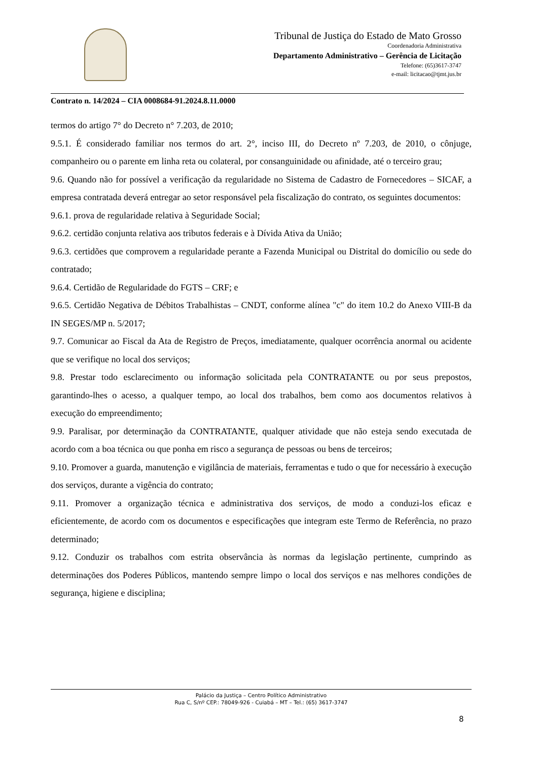Tribunal de Justiça do Estado de Mato Grosso
Coordenadoria Administrativa
Departamento Administrativo – Gerência de Licitação
Telefone: (65)3617-3747
e-mail: licitacao@tjmt.jus.br
Contrato n. 14/2024 – CIA 0008684-91.2024.8.11.0000
termos do artigo 7° do Decreto n° 7.203, de 2010;
9.5.1. É considerado familiar nos termos do art. 2°, inciso III, do Decreto nº 7.203, de 2010, o cônjuge, companheiro ou o parente em linha reta ou colateral, por consanguinidade ou afinidade, até o terceiro grau;
9.6. Quando não for possível a verificação da regularidade no Sistema de Cadastro de Fornecedores – SICAF, a empresa contratada deverá entregar ao setor responsável pela fiscalização do contrato, os seguintes documentos:
9.6.1. prova de regularidade relativa à Seguridade Social;
9.6.2. certidão conjunta relativa aos tributos federais e à Dívida Ativa da União;
9.6.3. certidões que comprovem a regularidade perante a Fazenda Municipal ou Distrital do domicílio ou sede do contratado;
9.6.4. Certidão de Regularidade do FGTS – CRF; e
9.6.5. Certidão Negativa de Débitos Trabalhistas – CNDT, conforme alínea "c" do item 10.2 do Anexo VIII-B da IN SEGES/MP n. 5/2017;
9.7. Comunicar ao Fiscal da Ata de Registro de Preços, imediatamente, qualquer ocorrência anormal ou acidente que se verifique no local dos serviços;
9.8. Prestar todo esclarecimento ou informação solicitada pela CONTRATANTE ou por seus prepostos, garantindo-lhes o acesso, a qualquer tempo, ao local dos trabalhos, bem como aos documentos relativos à execução do empreendimento;
9.9. Paralisar, por determinação da CONTRATANTE, qualquer atividade que não esteja sendo executada de acordo com a boa técnica ou que ponha em risco a segurança de pessoas ou bens de terceiros;
9.10. Promover a guarda, manutenção e vigilância de materiais, ferramentas e tudo o que for necessário à execução dos serviços, durante a vigência do contrato;
9.11. Promover a organização técnica e administrativa dos serviços, de modo a conduzi-los eficaz e eficientemente, de acordo com os documentos e especificações que integram este Termo de Referência, no prazo determinado;
9.12. Conduzir os trabalhos com estrita observância às normas da legislação pertinente, cumprindo as determinações dos Poderes Públicos, mantendo sempre limpo o local dos serviços e nas melhores condições de segurança, higiene e disciplina;
Palácio da Justiça – Centro Político Administrativo
Rua C, S/nº CEP.: 78049-926 - Cuiabá – MT – Tel.: (65) 3617-3747
8